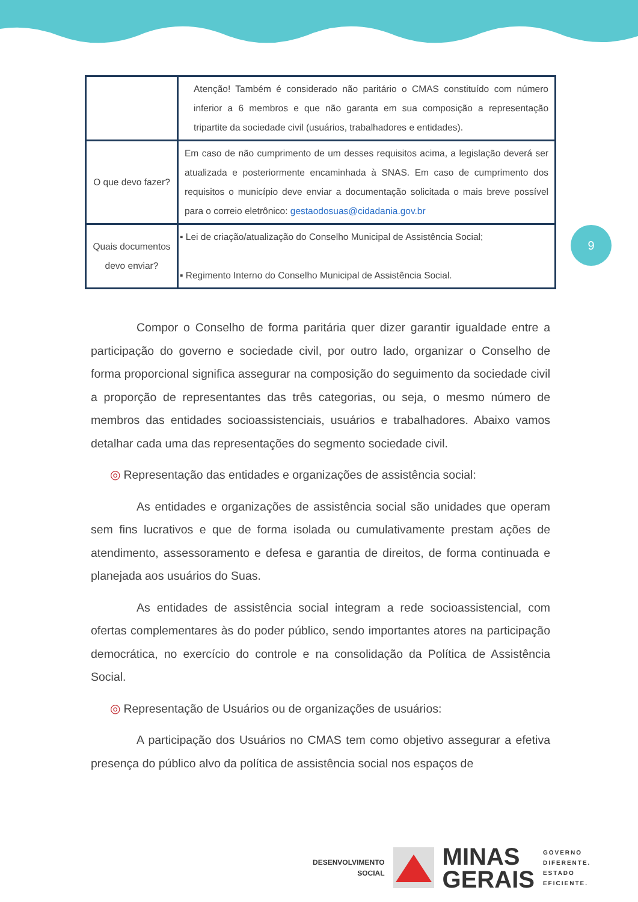9
| | Atenção! Também é considerado não paritário o CMAS constituído com número inferior a 6 membros e que não garanta em sua composição a representação tripartite da sociedade civil (usuários, trabalhadores e entidades). |
| O que devo fazer? | Em caso de não cumprimento de um desses requisitos acima, a legislação deverá ser atualizada e posteriormente encaminhada à SNAS. Em caso de cumprimento dos requisitos o município deve enviar a documentação solicitada o mais breve possível para o correio eletrônico: gestaodosuas@cidadania.gov.br |
| Quais documentos devo enviar? | ▪ Lei de criação/atualização do Conselho Municipal de Assistência Social; ▪ Regimento Interno do Conselho Municipal de Assistência Social. |
Compor o Conselho de forma paritária quer dizer garantir igualdade entre a participação do governo e sociedade civil, por outro lado, organizar o Conselho de forma proporcional significa assegurar na composição do seguimento da sociedade civil a proporção de representantes das três categorias, ou seja, o mesmo número de membros das entidades socioassistenciais, usuários e trabalhadores. Abaixo vamos detalhar cada uma das representações do segmento sociedade civil.
◎ Representação das entidades e organizações de assistência social:
As entidades e organizações de assistência social são unidades que operam sem fins lucrativos e que de forma isolada ou cumulativamente prestam ações de atendimento, assessoramento e defesa e garantia de direitos, de forma continuada e planejada aos usuários do Suas.
As entidades de assistência social integram a rede socioassistencial, com ofertas complementares às do poder público, sendo importantes atores na participação democrática, no exercício do controle e na consolidação da Política de Assistência Social.
◎ Representação de Usuários ou de organizações de usuários:
A participação dos Usuários no CMAS tem como objetivo assegurar a efetiva presença do público alvo da política de assistência social nos espaços de
DESENVOLVIMENTO
SOCIAL
MINAS
GERAIS
GOVERNO
DIFERENTE.
ESTADO
EFICIENTE.